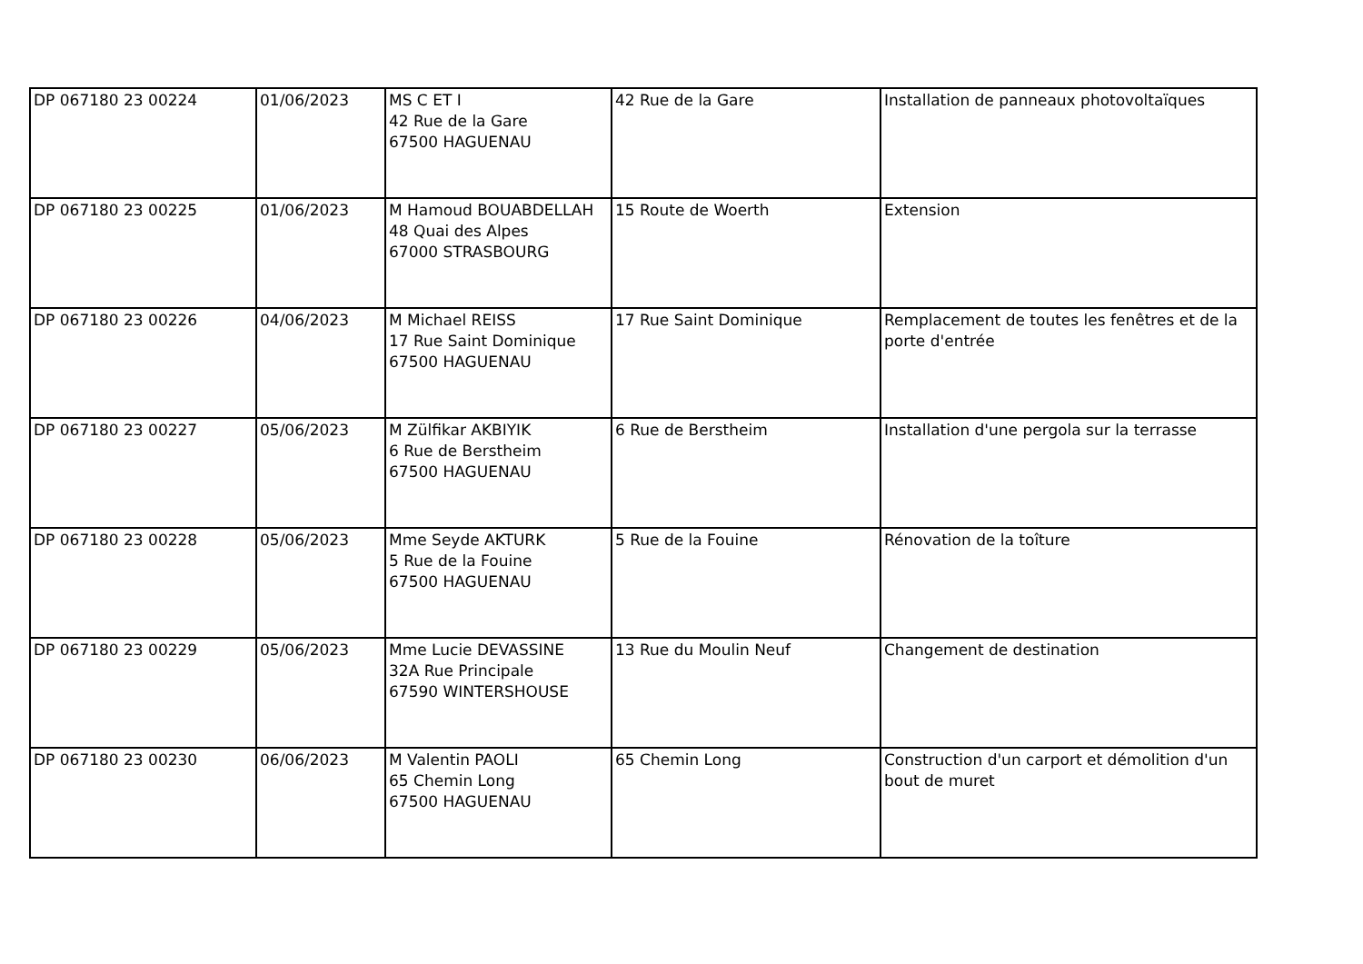| DP 067180 23 00224 | 01/06/2023 | MS C ET I 42 Rue de la Gare 67500 HAGUENAU | 42 Rue de la Gare | Installation de panneaux photovoltaïques |
| DP 067180 23 00225 | 01/06/2023 | M Hamoud BOUABDELLAH 48 Quai des Alpes 67000 STRASBOURG | 15 Route de Woerth | Extension |
| DP 067180 23 00226 | 04/06/2023 | M Michael REISS 17 Rue Saint Dominique 67500 HAGUENAU | 17 Rue Saint Dominique | Remplacement de toutes les fenêtres et de la porte d'entrée |
| DP 067180 23 00227 | 05/06/2023 | M Zülfikar AKBIYIK 6 Rue de Berstheim 67500 HAGUENAU | 6 Rue de Berstheim | Installation d'une pergola sur la terrasse |
| DP 067180 23 00228 | 05/06/2023 | Mme Seyde AKTURK 5 Rue de la Fouine 67500 HAGUENAU | 5 Rue de la Fouine | Rénovation de la toîture |
| DP 067180 23 00229 | 05/06/2023 | Mme Lucie DEVASSINE 32A Rue Principale 67590 WINTERSHOUSE | 13 Rue du Moulin Neuf | Changement de destination |
| DP 067180 23 00230 | 06/06/2023 | M Valentin PAOLI 65 Chemin Long 67500 HAGUENAU | 65 Chemin Long | Construction d'un carport et démolition d'un bout de muret |